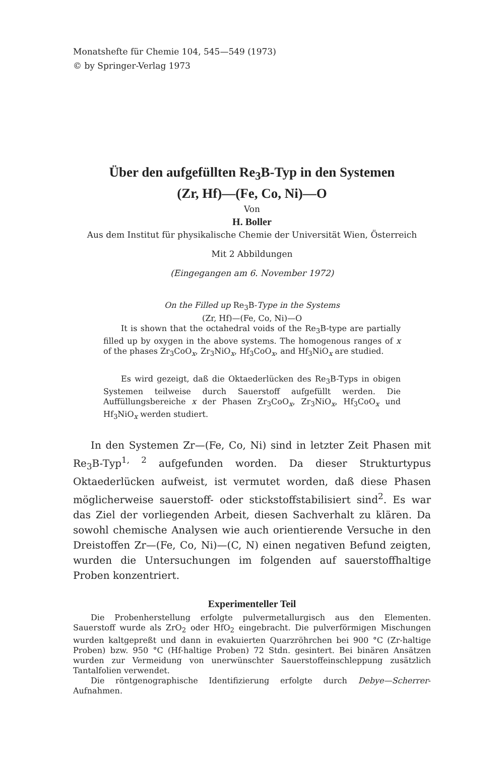Monatshefte für Chemie 104, 545—549 (1973)
© by Springer-Verlag 1973
Über den aufgefüllten Re<sub>3</sub>B-Typ in den Systemen
(Zr, Hf)—(Fe, Co, Ni)—O
Von
H. Boller
Aus dem Institut für physikalische Chemie der Universität Wien, Österreich
Mit 2 Abbildungen
(Eingegangen am 6. November 1972)
On the Filled up Re<sub>3</sub>B-Type in the Systems
(Zr, Hf)—(Fe, Co, Ni)—O
It is shown that the octahedral voids of the Re<sub>3</sub>B-type are partially filled up by oxygen in the above systems. The homogenous ranges of x of the phases Zr<sub>3</sub>CoO<sub>x</sub>, Zr<sub>3</sub>NiO<sub>x</sub>, Hf<sub>3</sub>CoO<sub>x</sub>, and Hf<sub>3</sub>NiO<sub>x</sub> are studied.
Es wird gezeigt, daß die Oktaederlücken des Re<sub>3</sub>B-Typs in obigen Systemen teilweise durch Sauerstoff aufgefüllt werden. Die Auffüllungsbereiche x der Phasen Zr<sub>3</sub>CoO<sub>x</sub>, Zr<sub>3</sub>NiO<sub>x</sub>, Hf<sub>3</sub>CoO<sub>x</sub> und Hf<sub>3</sub>NiO<sub>x</sub> werden studiert.
In den Systemen Zr—(Fe, Co, Ni) sind in letzter Zeit Phasen mit Re<sub>3</sub>B-Typ<sup>1, 2</sup> aufgefunden worden. Da dieser Strukturtypus Oktaederlücken aufweist, ist vermutet worden, daß diese Phasen möglicherweise sauerstoff- oder stickstoffstabilisiert sind<sup>2</sup>. Es war das Ziel der vorliegenden Arbeit, diesen Sachverhalt zu klären. Da sowohl chemische Analysen wie auch orientierende Versuche in den Dreistoffen Zr—(Fe, Co, Ni)—(C, N) einen negativen Befund zeigten, wurden die Untersuchungen im folgenden auf sauerstoffhaltige Proben konzentriert.
Experimenteller Teil
Die Probenherstellung erfolgte pulvermetallurgisch aus den Elementen. Sauerstoff wurde als ZrO<sub>2</sub> oder HfO<sub>2</sub> eingebracht. Die pulverförmigen Mischungen wurden kaltgepreßt und dann in evakuierten Quarzröhrchen bei 900 °C (Zr-haltige Proben) bzw. 950 °C (Hf-haltige Proben) 72 Stdn. gesintert. Bei binären Ansätzen wurden zur Vermeidung von unerwünschter Sauerstoffeinschleppung zusätzlich Tantalfolien verwendet.
Die röntgenographische Identifizierung erfolgte durch Debye—Scherrer-Aufnahmen.